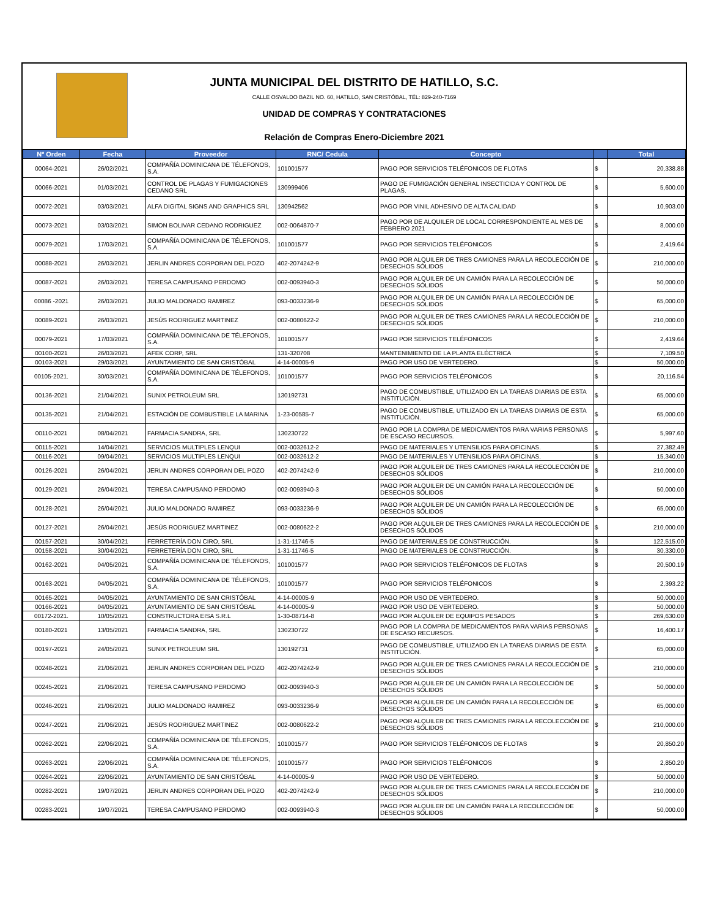JUNTA MUNICIPAL DEL DISTRITO DE HATILLO, S.C.
CALLE OSVALDO BAZIL NO. 60, HATILLO, SAN CRISTÓBAL, TÉL: 829-240-7169
UNIDAD DE COMPRAS Y CONTRATACIONES
Relación de Compras Enero-Diciembre 2021
| Nº Orden | Fecha | Proveedor | RNC/ Cedula | Concepto | | Total |
| --- | --- | --- | --- | --- | --- | --- |
| 00064-2021 | 26/02/2021 | COMPAÑÍA DOMINICANA DE TÉLEFONOS, S.A. | 101001577 | PAGO POR SERVICIOS TELÉFONICOS DE FLOTAS | $ | 20,338.88 |
| 00066-2021 | 01/03/2021 | CONTROL DE PLAGAS Y FUMIGACIONES CEDANO SRL | 130999406 | PAGO DE FUMIGACIÓN GENERAL INSECTICIDA Y CONTROL DE PLAGAS. | $ | 5,600.00 |
| 00072-2021 | 03/03/2021 | ALFA DIGITAL SIGNS AND GRAPHICS SRL | 130942562 | PAGO POR VINIL ADHESIVO DE ALTA CALIDAD | $ | 10,903.00 |
| 00073-2021 | 03/03/2021 | SIMON BOLIVAR CEDANO RODRIGUEZ | 002-0064870-7 | PAGO POR DE ALQUILER DE LOCAL CORRESPONDIENTE AL MES DE FEBRERO 2021 | $ | 8,000.00 |
| 00079-2021 | 17/03/2021 | COMPAÑÍA DOMINICANA DE TÉLEFONOS, S.A. | 101001577 | PAGO POR SERVICIOS TELÉFONICOS | $ | 2,419.64 |
| 00088-2021 | 26/03/2021 | JERLIN ANDRES CORPORAN DEL POZO | 402-2074242-9 | PAGO POR ALQUILER DE TRES CAMIONES PARA LA RECOLECCIÓN DE DESECHOS SÓLIDOS | $ | 210,000.00 |
| 00087-2021 | 26/03/2021 | TERESA CAMPUSANO PERDOMO | 002-0093940-3 | PAGO POR ALQUILER DE UN CAMIÓN PARA LA RECOLECCIÓN DE DESECHOS SÓLIDOS | $ | 50,000.00 |
| 00086 -2021 | 26/03/2021 | JULIO MALDONADO RAMIREZ | 093-0033236-9 | PAGO POR ALQUILER DE UN CAMIÓN PARA LA RECOLECCIÓN DE DESECHOS SÓLIDOS | $ | 65,000.00 |
| 00089-2021 | 26/03/2021 | JESÚS RODRIGUEZ MARTINEZ | 002-0080622-2 | PAGO POR ALQUILER DE TRES CAMIONES PARA LA RECOLECCIÓN DE DESECHOS SÓLIDOS | $ | 210,000.00 |
| 00079-2021 | 17/03/2021 | COMPAÑÍA DOMINICANA DE TÉLEFONOS, S.A. | 101001577 | PAGO POR SERVICIOS TELÉFONICOS | $ | 2,419.64 |
| 00100-2021 | 26/03/2021 | AFEK CORP, SRL | 131-320708 | MANTENIMIENTO DE LA PLANTA ELÉCTRICA | $ | 7,109.50 |
| 00103-2021 | 29/03/2021 | AYUNTAMIENTO DE SAN CRISTÓBAL | 4-14-00005-9 | PAGO POR USO DE VERTEDERO. | $ | 50,000.00 |
| 00105-2021. | 30/03/2021 | COMPAÑÍA DOMINICANA DE TÉLEFONOS, S.A. | 101001577 | PAGO POR SERVICIOS TELÉFONICOS | $ | 20,116.54 |
| 00136-2021 | 21/04/2021 | SUNIX PETROLEUM SRL | 130192731 | PAGO DE COMBUSTIBLE, UTILIZADO EN LA TAREAS DIARIAS DE ESTA INSTITUCIÓN. | $ | 65,000.00 |
| 00135-2021 | 21/04/2021 | ESTACIÓN DE COMBUSTIBLE LA MARINA | 1-23-00585-7 | PAGO DE COMBUSTIBLE, UTILIZADO EN LA TAREAS DIARIAS DE ESTA INSTITUCIÓN. | $ | 65,000.00 |
| 00110-2021 | 08/04/2021 | FARMACIA SANDRA, SRL | 130230722 | PAGO POR LA COMPRA DE MEDICAMENTOS PARA VARIAS PERSONAS DE ESCASO RECURSOS. | $ | 5,997.60 |
| 00115-2021 | 14/04/2021 | SERVICIOS MULTIPLES LENQUI | 002-0032612-2 | PAGO DE MATERIALES Y UTENSILIOS PARA OFICINAS. | $ | 27,382.49 |
| 00116-2021 | 09/04/2021 | SERVICIOS MULTIPLES LENQUI | 002-0032612-2 | PAGO DE MATERIALES Y UTENSILIOS PARA OFICINAS. | $ | 15,340.00 |
| 00126-2021 | 26/04/2021 | JERLIN ANDRES CORPORAN DEL POZO | 402-2074242-9 | PAGO POR ALQUILER DE TRES CAMIONES PARA LA RECOLECCIÓN DE DESECHOS SÓLIDOS | $ | 210,000.00 |
| 00129-2021 | 26/04/2021 | TERESA CAMPUSANO PERDOMO | 002-0093940-3 | PAGO POR ALQUILER DE UN CAMIÓN PARA LA RECOLECCIÓN DE DESECHOS SÓLIDOS | $ | 50,000.00 |
| 00128-2021 | 26/04/2021 | JULIO MALDONADO RAMIREZ | 093-0033236-9 | PAGO POR ALQUILER DE UN CAMIÓN PARA LA RECOLECCIÓN DE DESECHOS SÓLIDOS | $ | 65,000.00 |
| 00127-2021 | 26/04/2021 | JESÚS RODRIGUEZ MARTINEZ | 002-0080622-2 | PAGO POR ALQUILER DE TRES CAMIONES PARA LA RECOLECCIÓN DE DESECHOS SÓLIDOS | $ | 210,000.00 |
| 00157-2021 | 30/04/2021 | FERRETERÍA DON CIRO, SRL | 1-31-11746-5 | PAGO DE MATERIALES DE CONSTRUCCIÓN. | $ | 122,515.00 |
| 00158-2021 | 30/04/2021 | FERRETERÍA DON CIRO, SRL | 1-31-11746-5 | PAGO DE MATERIALES DE CONSTRUCCIÓN. | $ | 30,330.00 |
| 00162-2021 | 04/05/2021 | COMPAÑÍA DOMINICANA DE TÉLEFONOS, S.A. | 101001577 | PAGO POR SERVICIOS TELÉFONICOS DE FLOTAS | $ | 20,500.19 |
| 00163-2021 | 04/05/2021 | COMPAÑÍA DOMINICANA DE TÉLEFONOS, S.A. | 101001577 | PAGO POR SERVICIOS TELÉFONICOS | $ | 2,393.22 |
| 00165-2021 | 04/05/2021 | AYUNTAMIENTO DE SAN CRISTÓBAL | 4-14-00005-9 | PAGO POR USO DE VERTEDERO. | $ | 50,000.00 |
| 00166-2021 | 04/05/2021 | AYUNTAMIENTO DE SAN CRISTÓBAL | 4-14-00005-9 | PAGO POR USO DE VERTEDERO. | $ | 50,000.00 |
| 00172-2021. | 10/05/2021 | CONSTRUCTORA EISA S.R.L | 1-30-08714-8 | PAGO POR ALQUILER DE EQUIPOS PESADOS | $ | 269,630.00 |
| 00180-2021 | 13/05/2021 | FARMACIA SANDRA, SRL | 130230722 | PAGO POR LA COMPRA DE MEDICAMENTOS PARA VARIAS PERSONAS DE ESCASO RECURSOS. | $ | 16,400.17 |
| 00197-2021 | 24/05/2021 | SUNIX PETROLEUM SRL | 130192731 | PAGO DE COMBUSTIBLE, UTILIZADO EN LA TAREAS DIARIAS DE ESTA INSTITUCIÓN. | $ | 65,000.00 |
| 00248-2021 | 21/06/2021 | JERLIN ANDRES CORPORAN DEL POZO | 402-2074242-9 | PAGO POR ALQUILER DE TRES CAMIONES PARA LA RECOLECCIÓN DE DESECHOS SÓLIDOS | $ | 210,000.00 |
| 00245-2021 | 21/06/2021 | TERESA CAMPUSANO PERDOMO | 002-0093940-3 | PAGO POR ALQUILER DE UN CAMIÓN PARA LA RECOLECCIÓN DE DESECHOS SÓLIDOS | $ | 50,000.00 |
| 00246-2021 | 21/06/2021 | JULIO MALDONADO RAMIREZ | 093-0033236-9 | PAGO POR ALQUILER DE UN CAMIÓN PARA LA RECOLECCIÓN DE DESECHOS SÓLIDOS | $ | 65,000.00 |
| 00247-2021 | 21/06/2021 | JESÚS RODRIGUEZ MARTINEZ | 002-0080622-2 | PAGO POR ALQUILER DE TRES CAMIONES PARA LA RECOLECCIÓN DE DESECHOS SÓLIDOS | $ | 210,000.00 |
| 00262-2021 | 22/06/2021 | COMPAÑÍA DOMINICANA DE TÉLEFONOS, S.A. | 101001577 | PAGO POR SERVICIOS TELÉFONICOS DE FLOTAS | $ | 20,850.20 |
| 00263-2021 | 22/06/2021 | COMPAÑÍA DOMINICANA DE TÉLEFONOS, S.A. | 101001577 | PAGO POR SERVICIOS TELÉFONICOS | $ | 2,850.20 |
| 00264-2021 | 22/06/2021 | AYUNTAMIENTO DE SAN CRISTÓBAL | 4-14-00005-9 | PAGO POR USO DE VERTEDERO. | $ | 50,000.00 |
| 00282-2021 | 19/07/2021 | JERLIN ANDRES CORPORAN DEL POZO | 402-2074242-9 | PAGO POR ALQUILER DE TRES CAMIONES PARA LA RECOLECCIÓN DE DESECHOS SÓLIDOS | $ | 210,000.00 |
| 00283-2021 | 19/07/2021 | TERESA CAMPUSANO PERDOMO | 002-0093940-3 | PAGO POR ALQUILER DE UN CAMIÓN PARA LA RECOLECCIÓN DE DESECHOS SÓLIDOS | $ | 50,000.00 |